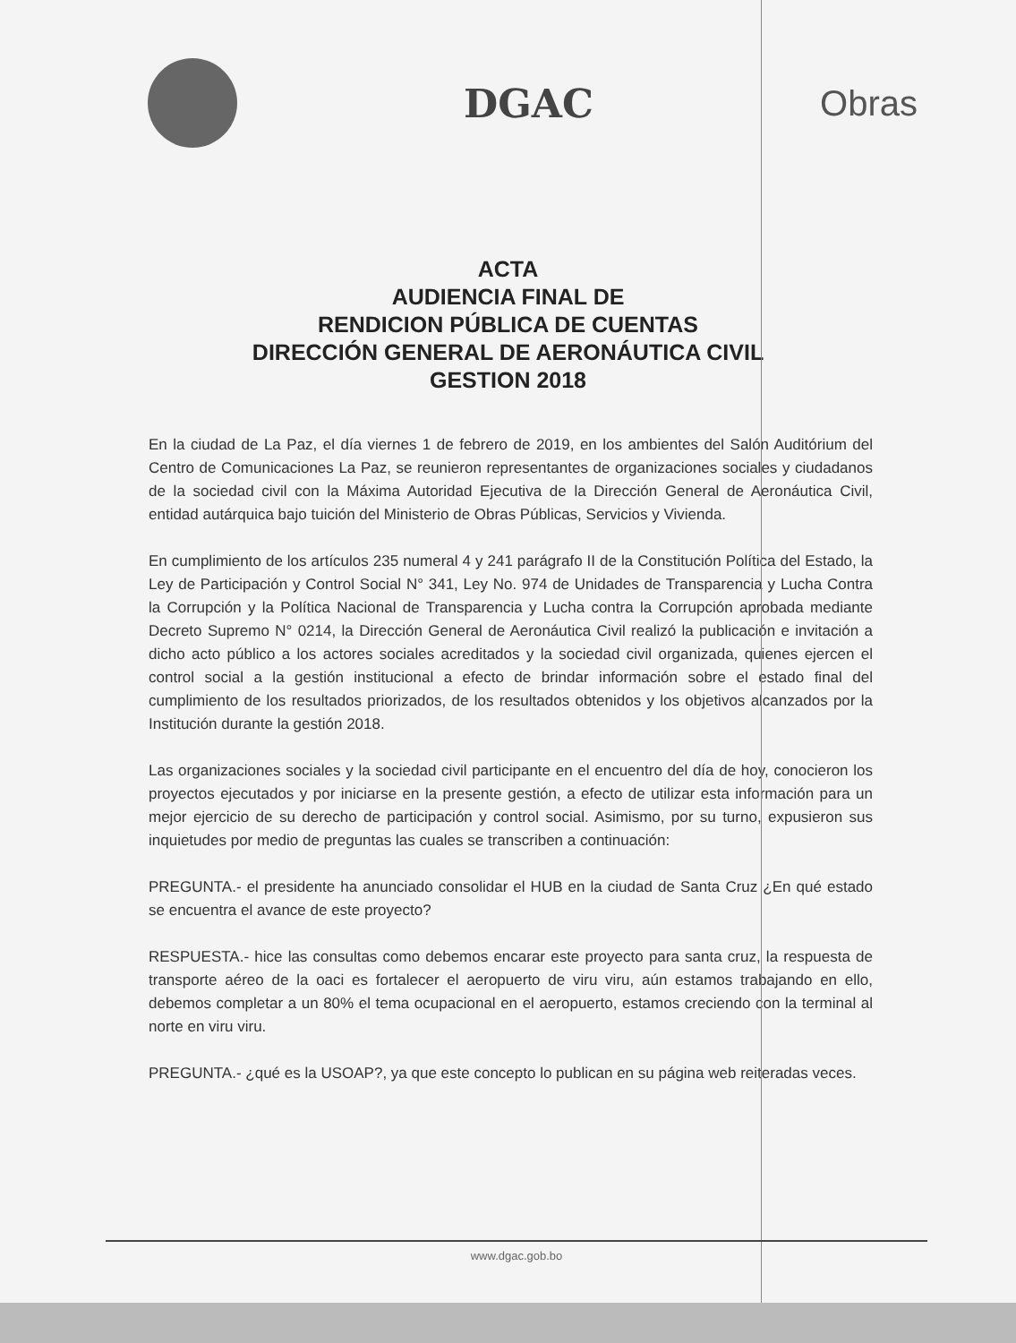DGAC Obras
ACTA
AUDIENCIA FINAL DE
RENDICION PÚBLICA DE CUENTAS
DIRECCIÓN GENERAL DE AERONÁUTICA CIVIL
GESTION 2018
En la ciudad de La Paz, el día viernes 1 de febrero de 2019, en los ambientes del Salón Auditórium del Centro de Comunicaciones La Paz, se reunieron representantes de organizaciones sociales y ciudadanos de la sociedad civil con la Máxima Autoridad Ejecutiva de la Dirección General de Aeronáutica Civil, entidad autárquica bajo tuición del Ministerio de Obras Públicas, Servicios y Vivienda.
En cumplimiento de los artículos 235 numeral 4 y 241 parágrafo II de la Constitución Política del Estado, la Ley de Participación y Control Social N° 341, Ley No. 974 de Unidades de Transparencia y Lucha Contra la Corrupción y la Política Nacional de Transparencia y Lucha contra la Corrupción aprobada mediante Decreto Supremo N° 0214, la Dirección General de Aeronáutica Civil realizó la publicación e invitación a dicho acto público a los actores sociales acreditados y la sociedad civil organizada, quienes ejercen el control social a la gestión institucional a efecto de brindar información sobre el estado final del cumplimiento de los resultados priorizados, de los resultados obtenidos y los objetivos alcanzados por la Institución durante la gestión 2018.
Las organizaciones sociales y la sociedad civil participante en el encuentro del día de hoy, conocieron los proyectos ejecutados y por iniciarse en la presente gestión, a efecto de utilizar esta información para un mejor ejercicio de su derecho de participación y control social. Asimismo, por su turno, expusieron sus inquietudes por medio de preguntas las cuales se transcriben a continuación:
PREGUNTA.- el presidente ha anunciado consolidar el HUB en la ciudad de Santa Cruz ¿En qué estado se encuentra el avance de este proyecto?
RESPUESTA.- hice las consultas como debemos encarar este proyecto para santa cruz, la respuesta de transporte aéreo de la oaci es fortalecer el aeropuerto de viru viru, aún estamos trabajando en ello, debemos completar a un 80% el tema ocupacional en el aeropuerto, estamos creciendo con la terminal al norte en viru viru.
PREGUNTA.- ¿qué es la USOAP?, ya que este concepto lo publican en su página web reiteradas veces.
www.dgac.gob.bo